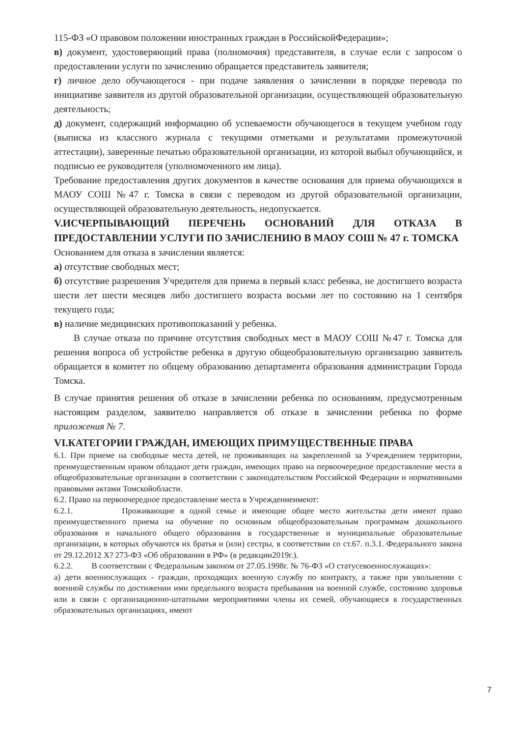115-ФЗ «О правовом положении иностранных граждан в РоссийскойФедерации»;
в) документ, удостоверяющий права (полномочия) представителя, в случае если с запросом о предоставлении услуги по зачислению обращается представитель заявителя;
г) личное дело обучающегося - при подаче заявления о зачислении в порядке перевода по инициативе заявителя из другой образовательной организации, осуществляющей образовательную деятельность;
д) документ, содержащий информацию об успеваемости обучающегося в текущем учебном году (выписка из классного журнала с текущими отметками и результатами промежуточной аттестации), заверенные печатью образовательной организации, из которой выбыл обучающийся, и подписью ее руководителя (уполномоченного им лица).
Требование предоставления других документов в качестве основания для приема обучающихся в МАОУ СОШ №47 г. Томска в связи с переводом из другой образовательной организации, осуществляющей образовательную деятельность, недопускается.
V.ИСЧЕРПЫВАЮЩИЙ ПЕРЕЧЕНЬ ОСНОВАНИЙ ДЛЯ ОТКАЗА В ПРЕДОСТАВЛЕНИИ УСЛУГИ ПО ЗАЧИСЛЕНИЮ В МАОУ СОШ № 47 г. ТОМСКА
Основанием для отказа в зачислении является:
а) отсутствие свободных мест;
б) отсутствие разрешения Учредителя для приема в первый класс ребенка, не достигшего возраста шести лет шести месяцев либо достигшего возраста восьми лет по состоянию на 1 сентября текущего года;
в) наличие медицинских противопоказаний у ребенка.
В случае отказа по причине отсутствия свободных мест в МАОУ СОШ №47 г. Томска для решения вопроса об устройстве ребенка в другую общеобразовательную организацию заявитель обращается в комитет по общему образованию департамента образования администрации Города Томска.
В случае принятия решения об отказе в зачислении ребенка по основаниям, предусмотренным настоящим разделом, заявителю направляется об отказе в зачислении ребенка по форме приложения № 7.
VI.КАТЕГОРИИ ГРАЖДАН, ИМЕЮЩИХ ПРИМУЩЕСТВЕННЫЕ ПРАВА
6.1. При приеме на свободные места детей, не проживающих на закрепленной за Учреждением территории, преимущественным нравом обладают дети граждан, имеющих право на первоочередное предоставление места в общеобразовательные организации в соответствии с законодательством Российской Федерации и нормативными правовыми актами Томскойобласти.
6.2. Право на первоочередное предоставление места в Учреждениеимеют:
6.2.1. Проживающие в одной семье и имеющие общее место жительства дети имеют право преимущественного приема на обучение по основным общеобразовательным программам дошкольного образования и начального общего образования в государственные и муниципальные образовательные организации, в которых обучаются их братья и (или) сестры, в соответствии со ст.67. п.3.1. Федерального закона от 29.12.2012 Х? 273-ФЗ «Об образовании в РФ» (в редакции2019г.).
6.2.2. В соответствии с Федеральным законом от 27.05.1998г. № 76-ФЗ «О статусевоеннослужащих»:
а) дети военнослужащих - граждан, проходящих военную службу по контракту, а также при увольнении с военной службы по достижении ими предельного возраста пребывания на военной службе, состоянию здоровья или в связи с организационно-штатными мероприятиями члены их семей, обучающиеся в государственных образовательных организациях, имеют
7